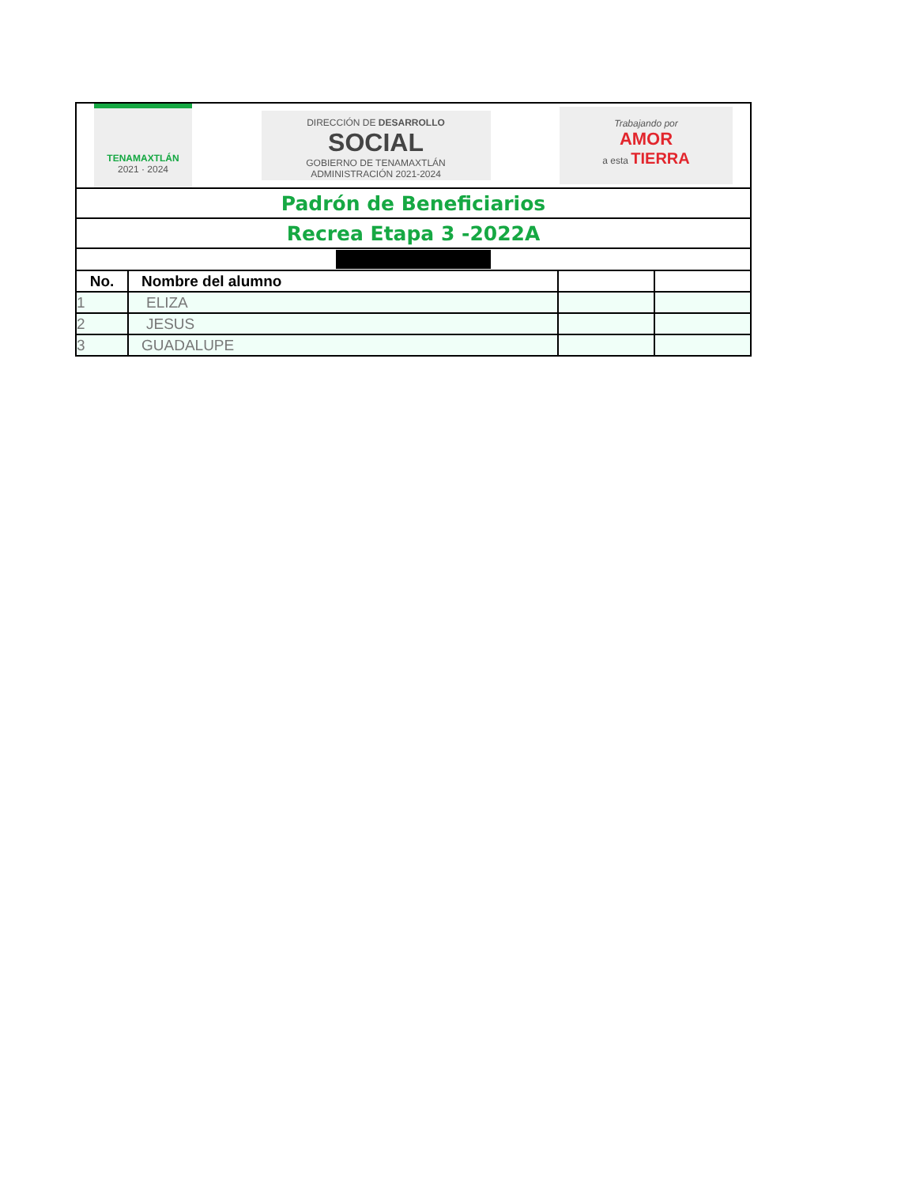| TENAMAXTLÁN 2021 · 2024 DIRECCIÓN DE DESARROLLO SOCIAL GOBIERNO DE TENAMAXTLÁN ADMINISTRACIÓN 2021-2024 Trabajando por AMOR a esta TIERRA | | | |
| Padrón de Beneficiarios | | | |
| Recrea Etapa 3 -2022A | | | |
| No. | Nombre del alumno | | |
| 1 | ELIZA | | |
| 2 | JESUS | | |
| 3 | GUADALUPE | | |